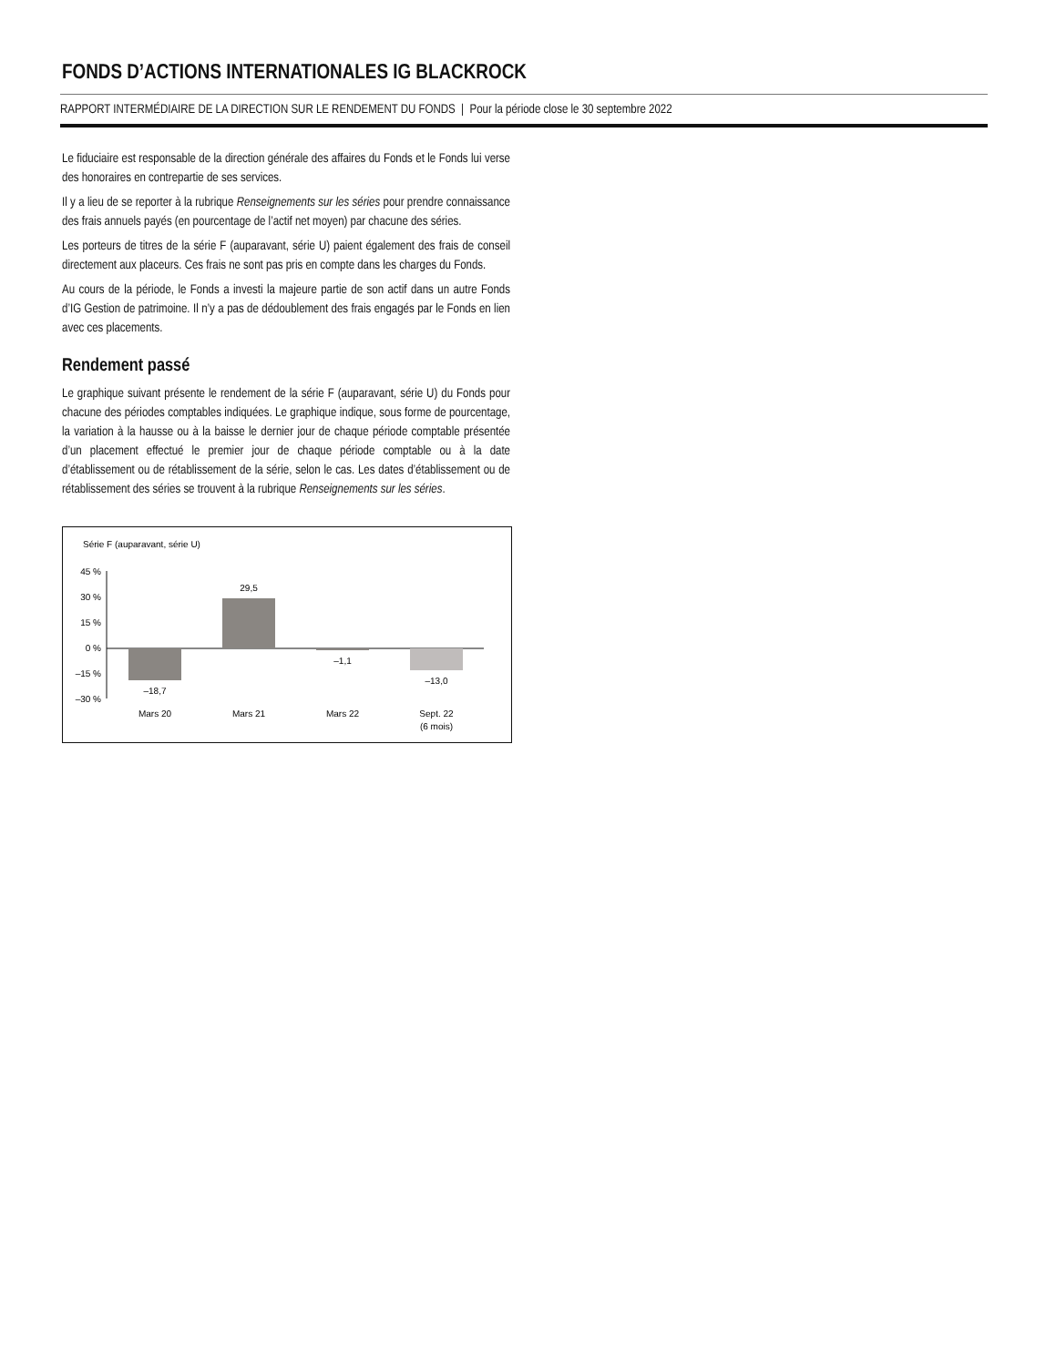FONDS D’ACTIONS INTERNATIONALES IG BLACKROCK
RAPPORT INTERMÉDIAIRE DE LA DIRECTION SUR LE RENDEMENT DU FONDS | Pour la période close le 30 septembre 2022
Le fiduciaire est responsable de la direction générale des affaires du Fonds et le Fonds lui verse des honoraires en contrepartie de ses services.
Il y a lieu de se reporter à la rubrique Renseignements sur les séries pour prendre connaissance des frais annuels payés (en pourcentage de l’actif net moyen) par chacune des séries.
Les porteurs de titres de la série F (auparavant, série U) paient également des frais de conseil directement aux placeurs. Ces frais ne sont pas pris en compte dans les charges du Fonds.
Au cours de la période, le Fonds a investi la majeure partie de son actif dans un autre Fonds d’IG Gestion de patrimoine. Il n’y a pas de dédoublement des frais engagés par le Fonds en lien avec ces placements.
Rendement passé
Le graphique suivant présente le rendement de la série F (auparavant, série U) du Fonds pour chacune des périodes comptables indiquées. Le graphique indique, sous forme de pourcentage, la variation à la hausse ou à la baisse le dernier jour de chaque période comptable présentée d’un placement effectué le premier jour de chaque période comptable ou à la date d’établissement ou de rétablissement de la série, selon le cas. Les dates d’établissement ou de rétablissement des séries se trouvent à la rubrique Renseignements sur les séries.
Série F (auparavant, série U)
45 %
30 %
15 %
0 %
–15 %
–30 %
–18,7
29,5
–1,1
–13,0
Mars 20
Mars 21
Mars 22
Sept. 22
(6 mois)